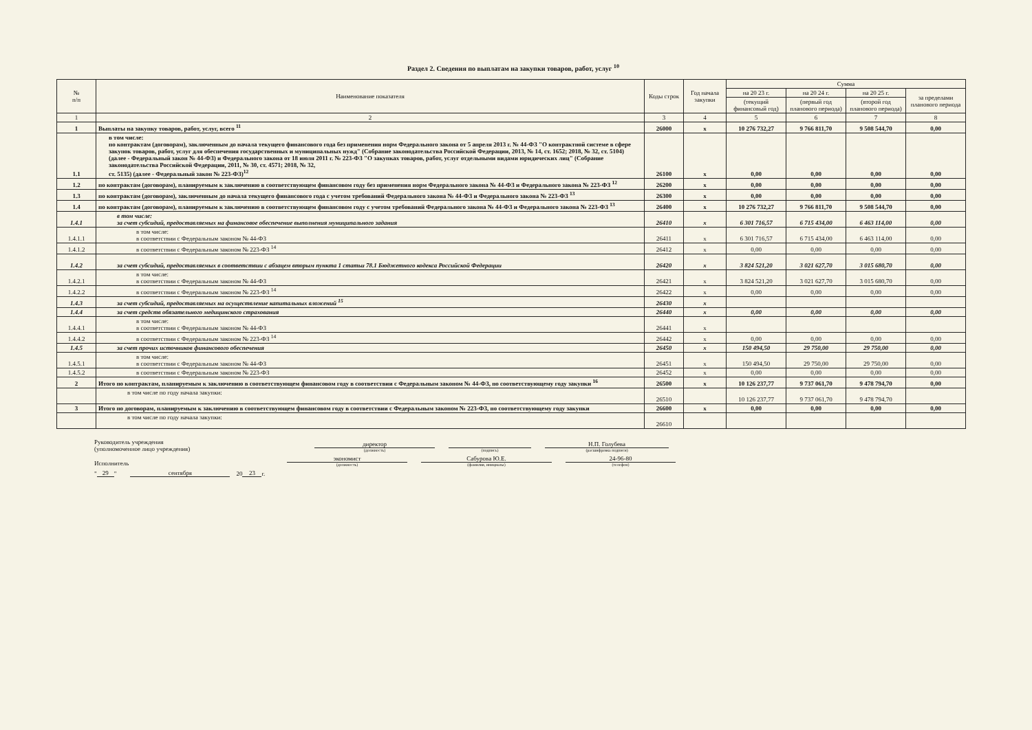Раздел 2. Сведения по выплатам на закупки товаров, работ, услуг <sup>10</sup>
| № п/п | Наименование показателя | Коды строк | Год начала закупки | Сумма | | | |
| --- | --- | --- | --- | --- | --- | --- | --- |
| | | | | на 20 23 г. | на 20 24 г. | на 20 25 г. | за пределами планового периода |
| | | | | (текущий финансовый год) | (первый год планового периода) | (второй год планового периода) | |
| 1 | 2 | 3 | 4 | 5 | 6 | 7 | 8 |
| 1 | Выплаты на закупку товаров, работ, услуг, всего <sup>11</sup> | 26000 | x | 10 276 732,27 | 9 766 811,70 | 9 508 544,70 | 0,00 |
| 1.1 | в том числе: по контрактам (договорам), заключенным до начала текущего финансового года без применения норм Федерального закона от 5 апреля 2013 г. № 44-ФЗ "О контрактной системе в сфере закупок товаров, работ, услуг для обеспечения государственных и муниципальных нужд" (Собрание законодательства Российской Федерации, 2013, № 14, ст. 1652; 2018, № 32, ст. 5104) (далее - Федеральный закон № 44-ФЗ) и Федерального закона от 18 июля 2011 г. № 223-ФЗ "О закупках товаров, работ, услуг отдельными видами юридических лиц" (Собрание законодательства Российской Федерации, 2011, № 30, ст. 4571; 2018, № 32, ст. 5135) (далее - Федеральный закон № 223-ФЗ)<sup>12</sup> | 26100 | x | 0,00 | 0,00 | 0,00 | 0,00 |
| 1.2 | по контрактам (договорам), планируемым к заключению в соответствующем финансовом году без применения норм Федерального закона № 44-ФЗ и Федерального закона № 223-ФЗ <sup>12</sup> | 26200 | x | 0,00 | 0,00 | 0,00 | 0,00 |
| 1.3 | по контрактам (договорам), заключенным до начала текущего финансового года с учетом требований Федерального закона № 44-ФЗ и Федерального закона № 223-ФЗ <sup>13</sup> | 26300 | x | 0,00 | 0,00 | 0,00 | 0,00 |
| 1.4 | по контрактам (договорам), планируемым к заключению в соответствующем финансовом году с учетом требований Федерального закона № 44-ФЗ и Федерального закона № 223-ФЗ <sup>13</sup> | 26400 | x | 10 276 732,27 | 9 766 811,70 | 9 508 544,70 | 0,00 |
| 1.4.1 | в том числе: за счет субсидий, предоставляемых на финансовое обеспечение выполнения муниципального задания | 26410 | x | 6 301 716,57 | 6 715 434,00 | 6 463 114,00 | 0,00 |
| 1.4.1.1 | в том числе: в соответствии с Федеральным законом № 44-ФЗ | 26411 | x | 6 301 716,57 | 6 715 434,00 | 6 463 114,00 | 0,00 |
| 1.4.1.2 | в соответствии с Федеральным законом № 223-ФЗ <sup>14</sup> | 26412 | x | 0,00 | 0,00 | 0,00 | 0,00 |
| 1.4.2 | за счет субсидий, предоставляемых в соответствии с абзацем вторым пункта 1 статьи 78.1 Бюджетного кодекса Российской Федерации | 26420 | x | 3 824 521,20 | 3 021 627,70 | 3 015 680,70 | 0,00 |
| 1.4.2.1 | в том числе: в соответствии с Федеральным законом № 44-ФЗ | 26421 | x | 3 824 521,20 | 3 021 627,70 | 3 015 680,70 | 0,00 |
| 1.4.2.2 | в соответствии с Федеральным законом № 223-ФЗ <sup>14</sup> | 26422 | x | 0,00 | 0,00 | 0,00 | 0,00 |
| 1.4.3 | за счет субсидий, предоставляемых на осуществление капитальных вложений <sup>15</sup> | 26430 | x | | | | |
| 1.4.4 | за счет средств обязательного медицинского страхования | 26440 | x | 0,00 | 0,00 | 0,00 | 0,00 |
| 1.4.4.1 | в том числе: в соответствии с Федеральным законом № 44-ФЗ | 26441 | x | | | | |
| 1.4.4.2 | в соответствии с Федеральным законом № 223-ФЗ <sup>14</sup> | 26442 | x | 0,00 | 0,00 | 0,00 | 0,00 |
| 1.4.5 | за счет прочих источников финансового обеспечения | 26450 | x | 150 494,50 | 29 750,00 | 29 750,00 | 0,00 |
| 1.4.5.1 | в том числе: в соответствии с Федеральным законом № 44-ФЗ | 26451 | x | 150 494,50 | 29 750,00 | 29 750,00 | 0,00 |
| 1.4.5.2 | в соответствии с Федеральным законом № 223-ФЗ | 26452 | x | 0,00 | 0,00 | 0,00 | 0,00 |
| 2 | Итого по контрактам, планируемым к заключению в соответствующем финансовом году в соответствии с Федеральным законом № 44-ФЗ, по соответствующему году закупки <sup>16</sup> | 26500 | x | 10 126 237,77 | 9 737 061,70 | 9 478 794,70 | 0,00 |
| | в том числе по году начала закупки: | 26510 | | 10 126 237,77 | 9 737 061,70 | 9 478 794,70 | |
| 3 | Итого по договорам, планируемым к заключению в соответствующем финансовом году в соответствии с Федеральным законом № 223-ФЗ, по соответствующему году закупки | 26600 | x | 0,00 | 0,00 | 0,00 | 0,00 |
| | в том числе по году начала закупки: | 26610 | | | | | |
Руководитель учреждения
(уполномоченное лицо учреждения)
директор
(должность)
(подпись)
Н.П. Голубева
(расшифровка подписи)
Исполнитель
экономист
(должность)
Сабурова Ю.Е.
(фамилия, инициалы)
24-96-80
(телефон)
" 29 " сентября 20 23 г.